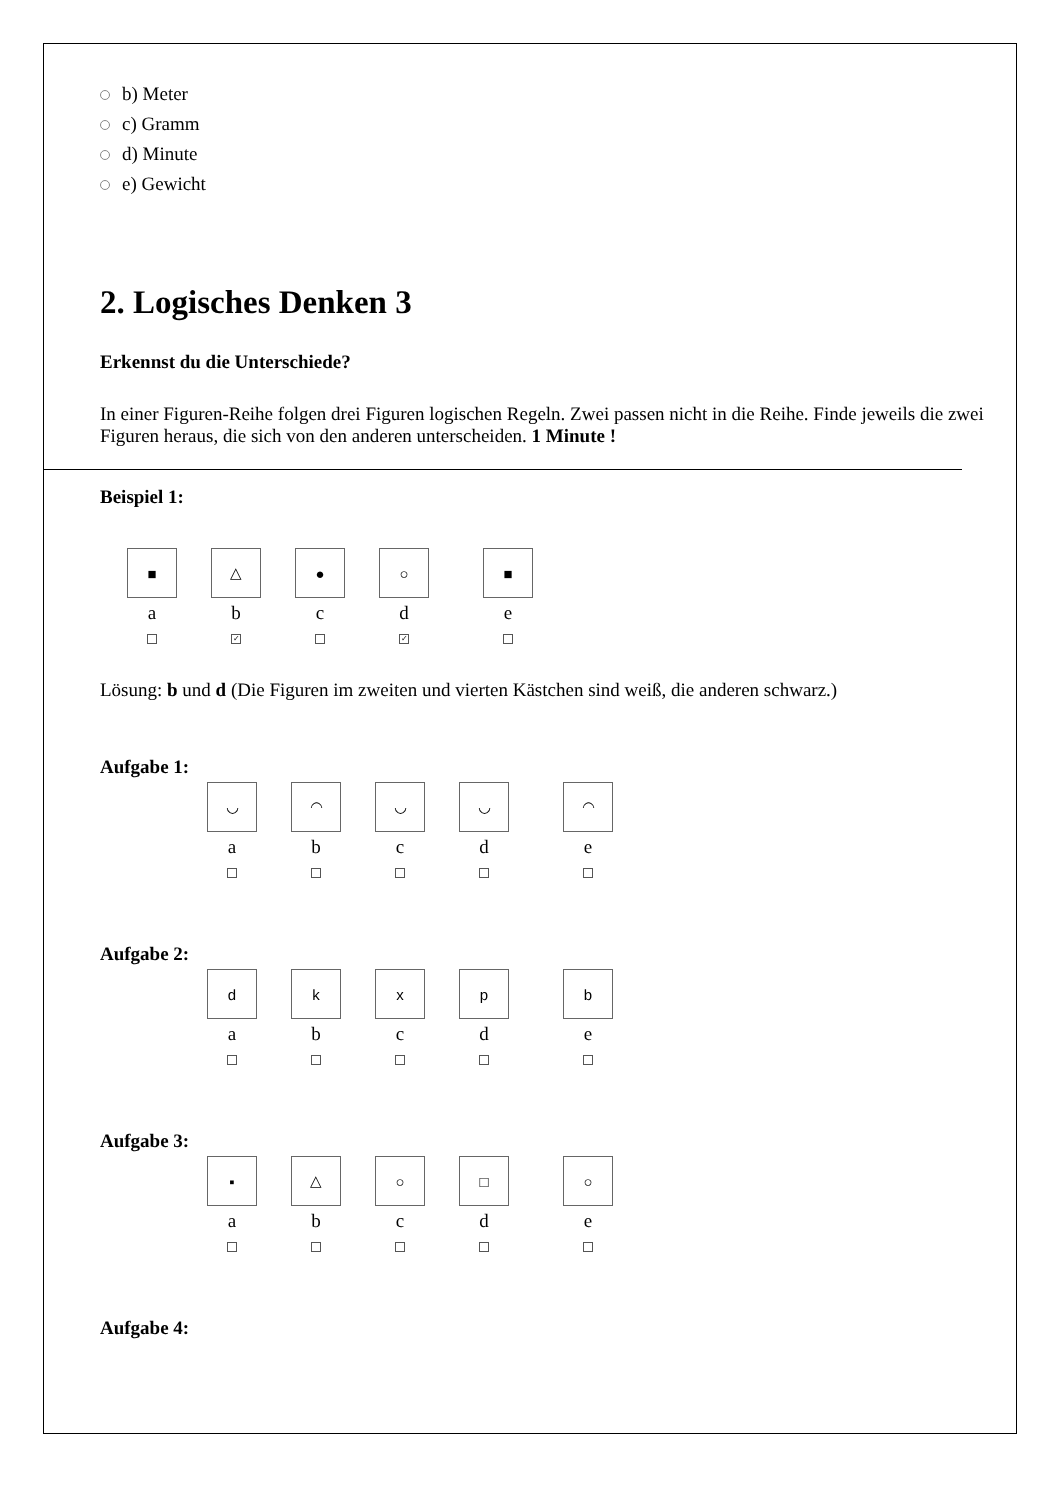b) Meter
c) Gramm
d) Minute
e) Gewicht
2. Logisches Denken 3
Erkennst du die Unterschiede?
In einer Figuren-Reihe folgen drei Figuren logischen Regeln. Zwei passen nicht in die Reihe. Finde jeweils die zwei Figuren heraus, die sich von den anderen unterscheiden. 1 Minute !
Beispiel 1:
■
a
△
b
✓
●
c
○
d
✓
■
e
Lösung: b und d (Die Figuren im zweiten und vierten Kästchen sind weiß, die anderen schwarz.)
Aufgabe 1:
◡
a
◠
b
◡
c
◡
d
◠
e
Aufgabe 2:
d
a
k
b
x
c
p
d
b
e
Aufgabe 3:
▪
a
△
b
○
c
□
d
○
e
Aufgabe 4: